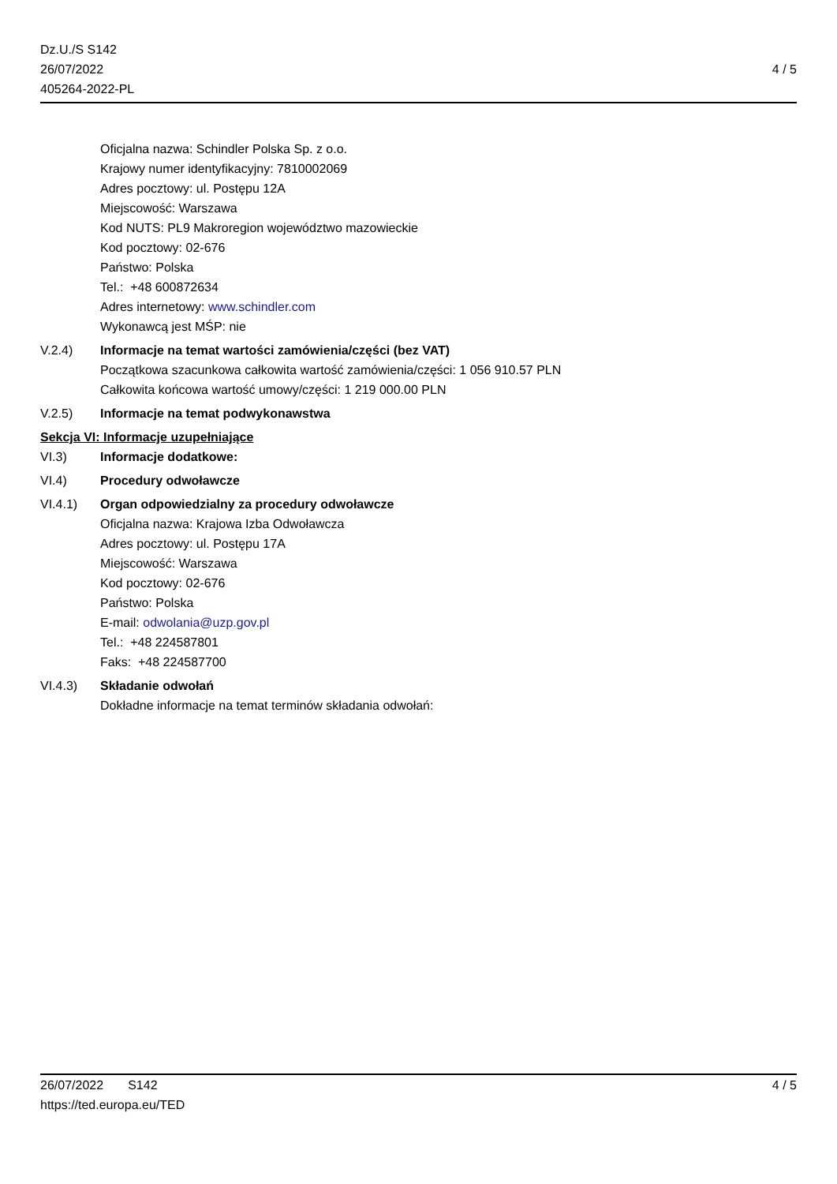Dz.U./S S142
26/07/2022
405264-2022-PL
4 / 5
Oficjalna nazwa: Schindler Polska Sp. z o.o.
Krajowy numer identyfikacyjny: 7810002069
Adres pocztowy: ul. Postępu 12A
Miejscowość: Warszawa
Kod NUTS: PL9 Makroregion województwo mazowieckie
Kod pocztowy: 02-676
Państwo: Polska
Tel.: +48 600872634
Adres internetowy: www.schindler.com
Wykonawcą jest MŚP: nie
V.2.4) Informacje na temat wartości zamówienia/części (bez VAT)
Początkowa szacunkowa całkowita wartość zamówienia/części: 1 056 910.57 PLN
Całkowita końcowa wartość umowy/części: 1 219 000.00 PLN
V.2.5) Informacje na temat podwykonawstwa
Sekcja VI: Informacje uzupełniające
VI.3) Informacje dodatkowe:
VI.4) Procedury odwoławcze
VI.4.1) Organ odpowiedzialny za procedury odwoławcze
Oficjalna nazwa: Krajowa Izba Odwoławcza
Adres pocztowy: ul. Postępu 17A
Miejscowość: Warszawa
Kod pocztowy: 02-676
Państwo: Polska
E-mail: odwolania@uzp.gov.pl
Tel.: +48 224587801
Faks: +48 224587700
VI.4.3) Składanie odwołań
Dokładne informacje na temat terminów składania odwołań:
26/07/2022 S142 4 / 5
https://ted.europa.eu/TED